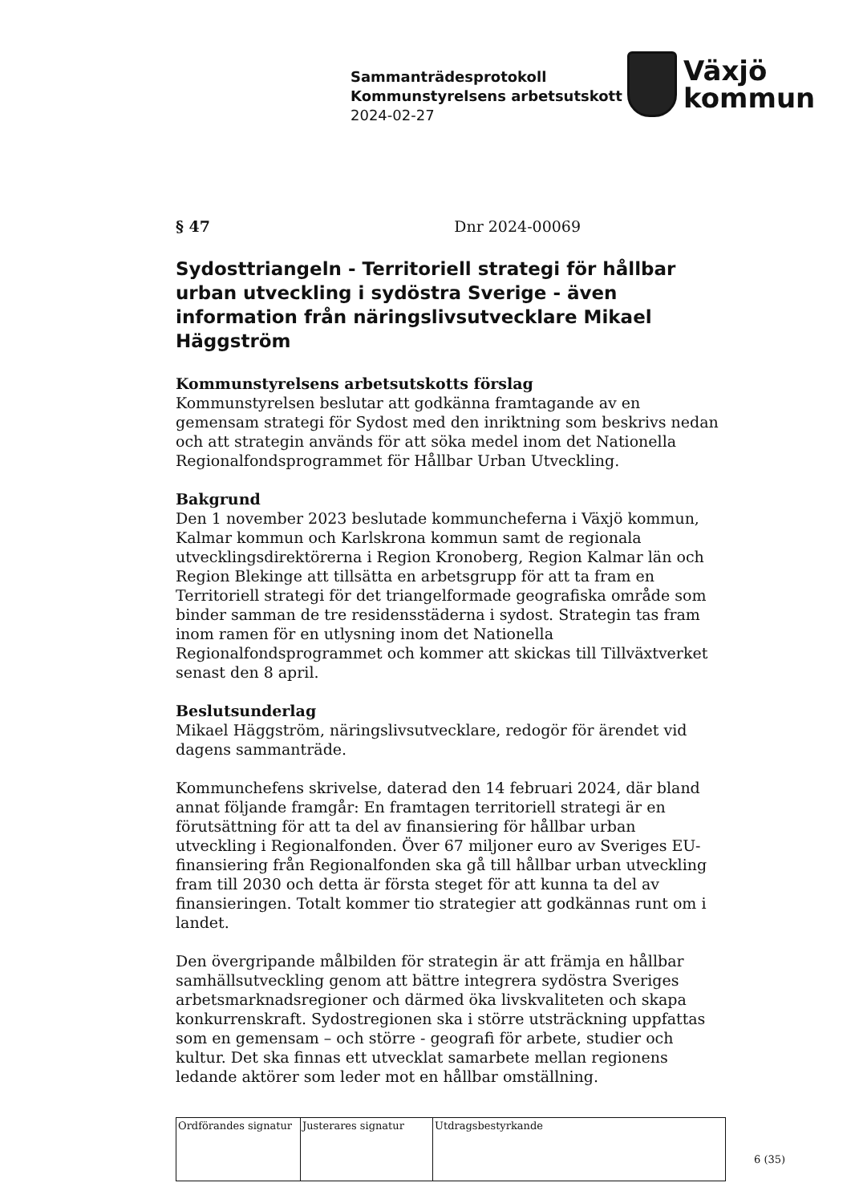Sammanträdesprotokoll
Kommunstyrelsens arbetsutskott
2024-02-27
Växjö
kommun
§ 47 Dnr 2024-00069
Sydosttriangeln - Territoriell strategi för hållbar urban utveckling i sydöstra Sverige - även information från näringslivsutvecklare Mikael Häggström
Kommunstyrelsens arbetsutskotts förslag
Kommunstyrelsen beslutar att godkänna framtagande av en gemensam strategi för Sydost med den inriktning som beskrivs nedan och att strategin används för att söka medel inom det Nationella Regionalfondsprogrammet för Hållbar Urban Utveckling.
Bakgrund
Den 1 november 2023 beslutade kommuncheferna i Växjö kommun, Kalmar kommun och Karlskrona kommun samt de regionala utvecklingsdirektörerna i Region Kronoberg, Region Kalmar län och Region Blekinge att tillsätta en arbetsgrupp för att ta fram en Territoriell strategi för det triangelformade geografiska område som binder samman de tre residensstäderna i sydost. Strategin tas fram inom ramen för en utlysning inom det Nationella Regionalfondsprogrammet och kommer att skickas till Tillväxtverket senast den 8 april.
Beslutsunderlag
Mikael Häggström, näringslivsutvecklare, redogör för ärendet vid dagens sammanträde.
Kommunchefens skrivelse, daterad den 14 februari 2024, där bland annat följande framgår: En framtagen territoriell strategi är en förutsättning för att ta del av finansiering för hållbar urban utveckling i Regionalfonden. Över 67 miljoner euro av Sveriges EU-finansiering från Regionalfonden ska gå till hållbar urban utveckling fram till 2030 och detta är första steget för att kunna ta del av finansieringen. Totalt kommer tio strategier att godkännas runt om i landet.
Den övergripande målbilden för strategin är att främja en hållbar samhällsutveckling genom att bättre integrera sydöstra Sveriges arbetsmarknadsregioner och därmed öka livskvaliteten och skapa konkurrenskraft. Sydostregionen ska i större utsträckning uppfattas som en gemensam – och större - geografi för arbete, studier och kultur. Det ska finnas ett utvecklat samarbete mellan regionens ledande aktörer som leder mot en hållbar omställning.
| Ordförandes signatur | Justerares signatur | Utdragsbestyrkande |
6 (35)